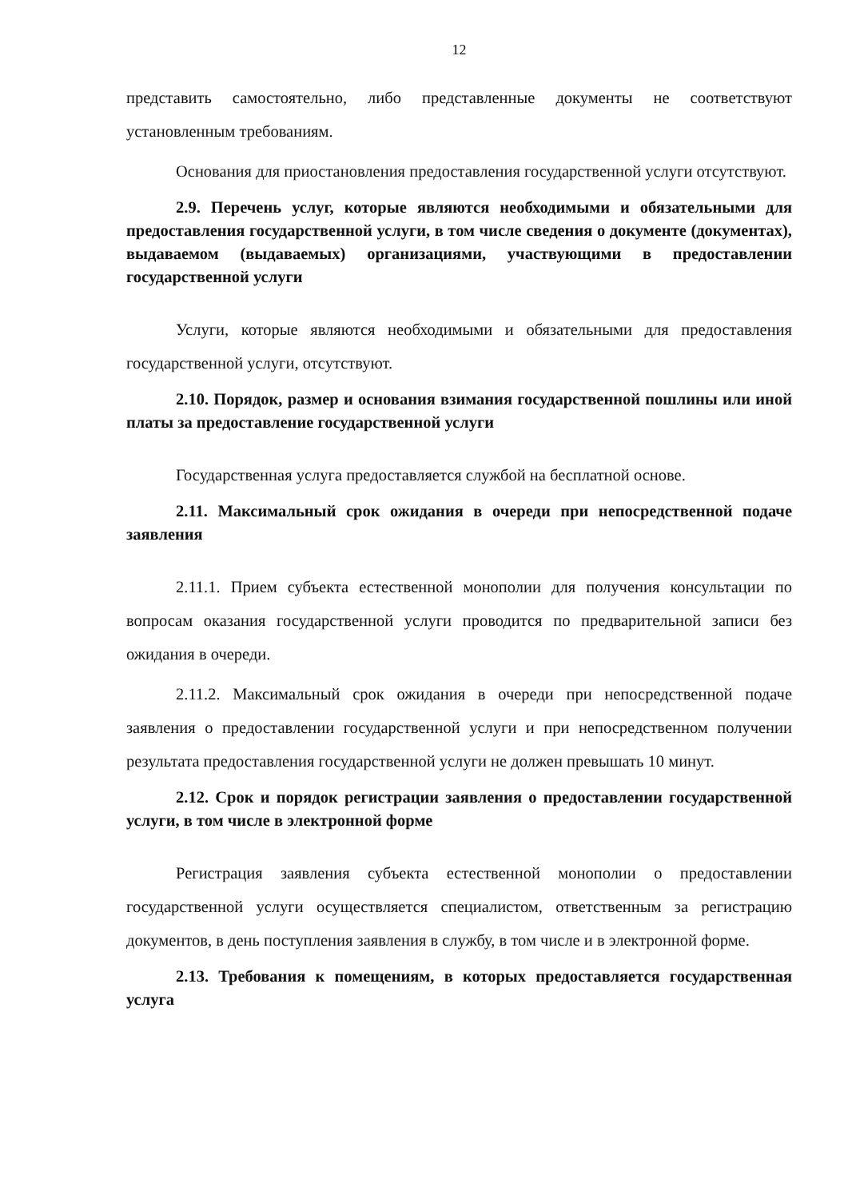12
представить самостоятельно, либо представленные документы не соответствуют установленным требованиям.
Основания для приостановления предоставления государственной услуги отсутствуют.
2.9. Перечень услуг, которые являются необходимыми и обязательными для предоставления государственной услуги, в том числе сведения о документе (документах), выдаваемом (выдаваемых) организациями, участвующими в предоставлении государственной услуги
Услуги, которые являются необходимыми и обязательными для предоставления государственной услуги, отсутствуют.
2.10. Порядок, размер и основания взимания государственной пошлины или иной платы за предоставление государственной услуги
Государственная услуга предоставляется службой на бесплатной основе.
2.11. Максимальный срок ожидания в очереди при непосредственной подаче заявления
2.11.1. Прием субъекта естественной монополии для получения консультации по вопросам оказания государственной услуги проводится по предварительной записи без ожидания в очереди.
2.11.2. Максимальный срок ожидания в очереди при непосредственной подаче заявления о предоставлении государственной услуги и при непосредственном получении результата предоставления государственной услуги не должен превышать 10 минут.
2.12. Срок и порядок регистрации заявления о предоставлении государственной услуги, в том числе в электронной форме
Регистрация заявления субъекта естественной монополии о предоставлении государственной услуги осуществляется специалистом, ответственным за регистрацию документов, в день поступления заявления в службу, в том числе и в электронной форме.
2.13. Требования к помещениям, в которых предоставляется государственная услуга